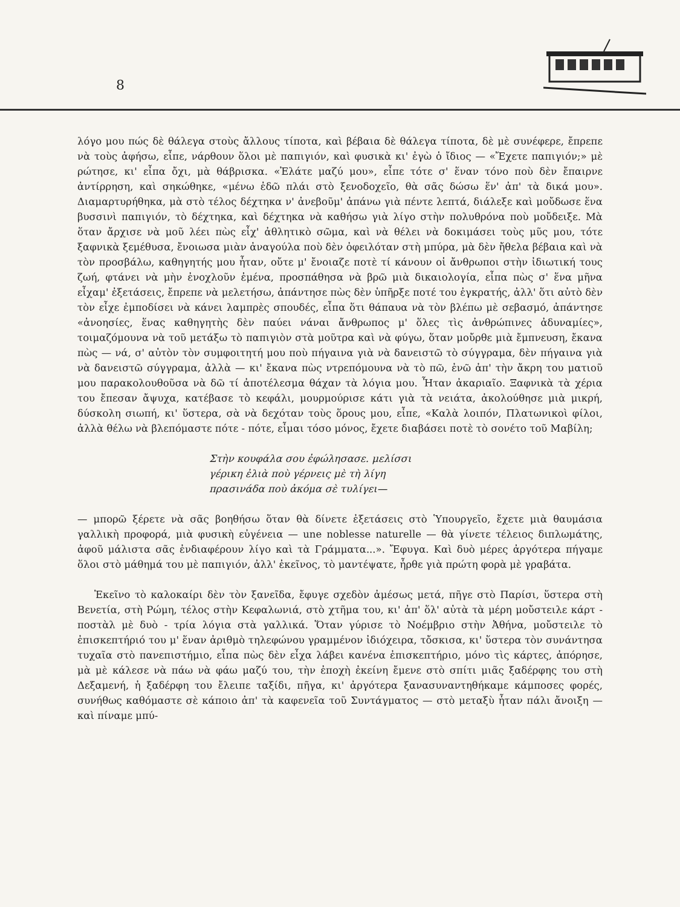8
λόγο μου πώς δὲ θάλεγα στοὺς ἄλλους τίποτα, καὶ βέβαια δὲ θάλεγα τίποτα, δὲ μὲ συνέφερε, ἔπρεπε νὰ τοὺς ἀφήσω, εἶπε, νάρθουν ὅλοι μὲ παπιγιόν, καὶ φυσικὰ κι' ἐγὼ ὁ ἴδιος — «Ἔχετε παπιγιόν;» μὲ ρώτησε, κι' εἶπα ὄχι, μὰ θάβρισκα. «Ἐλάτε μαζύ μου», εἶπε τότε σ' ἕναν τόνο ποὺ δὲν ἔπαιρνε ἀντίρρηση, καὶ σηκώθηκε, «μένω ἐδῶ πλάι στὸ ξενοδοχεῖο, θὰ σᾶς δώσω ἕν' ἀπ' τὰ δικά μου». Διαμαρτυρήθηκα, μὰ στὸ τέλος δέχτηκα ν' ἀνεβοῦμ' ἀπάνω γιὰ πέντε λεπτά, διάλεξε καὶ μοὔδωσε ἕνα βυσσινὶ παπιγιόν, τὸ δέχτηκα, καὶ δέχτηκα νὰ καθήσω γιὰ λίγο στὴν πολυθρόνα ποὺ μοὔδειξε. Μὰ ὅταν ἄρχισε νὰ μοῦ λέει πὼς εἶχ' ἀθλητικὸ σῶμα, καὶ νὰ θέλει νὰ δοκιμάσει τοὺς μῦς μου, τότε ξαφνικὰ ξεμέθυσα, ἔνοιωσα μιὰν ἀναγούλα ποὺ δὲν ὀφειλόταν στὴ μπύρα, μὰ δὲν ἤθελα βέβαια καὶ νὰ τὸν προσβάλω, καθηγητής μου ἦταν, οὔτε μ' ἔνοιαζε ποτὲ τί κάνουν οἱ ἄνθρωποι στὴν ἰδιωτική τους ζωή, φτάνει νὰ μὴν ἐνοχλοῦν ἐμένα, προσπάθησα νὰ βρῶ μιὰ δικαιολογία, εἶπα πὼς σ' ἕνα μῆνα εἶχαμ' ἐξετάσεις, ἔπρεπε νὰ μελετήσω, ἀπάντησε πὼς δὲν ὑπῆρξε ποτέ του ἐγκρατής, ἀλλ' ὅτι αὐτὸ δὲν τὸν εἶχε ἐμποδίσει νὰ κάνει λαμπρὲς σπουδές, εἶπα ὅτι θάπαυα νὰ τὸν βλέπω μὲ σεβασμό, ἀπάντησε «ἀνοησίες, ἕνας καθηγητὴς δὲν παύει νάναι ἄνθρωπος μ' ὅλες τὶς ἀνθρώπινες ἀδυναμίες», τοιμαζόμουνα νὰ τοῦ μετάξω τὸ παπιγιὸν στὰ μοῦτρα καὶ νὰ φύγω, ὅταν μοὔρθε μιὰ ἔμπνευση, ἔκανα πὼς — νά, σ' αὐτὸν τὸν συμφοιτητή μου ποὺ πήγαινα γιὰ νὰ δανειστῶ τὸ σύγγραμα, δὲν πήγαινα γιὰ νὰ δανειστῶ σύγγραμα, ἀλλὰ — κι' ἔκανα πὼς ντρεπόμουνα νὰ τὸ πῶ, ἐνῶ ἀπ' τὴν ἄκρη του ματιοῦ μου παρακολουθοῦσα νὰ δῶ τί ἀποτέλεσμα θάχαν τὰ λόγια μου. Ἦταν ἀκαριαῖο. Ξαφνικὰ τὰ χέρια του ἔπεσαν ἄψυχα, κατέβασε τὸ κεφάλι, μουρμούρισε κάτι γιὰ τὰ νειάτα, ἀκολούθησε μιὰ μικρή, δύσκολη σιωπή, κι' ὕστερα, σὰ νὰ δεχόταν τοὺς ὅρους μου, εἶπε, «Καλὰ λοιπόν, Πλατωνικοὶ φίλοι, ἀλλὰ θέλω νὰ βλεπόμαστε πότε - πότε, εἶμαι τόσο μόνος, ἔχετε διαβάσει ποτὲ τὸ σονέτο τοῦ Μαβίλη;
Στὴν κουφάλα σου ἐφώλησασε. μελίσσι
γέρικη ἐλιὰ ποὺ γέρνεις μὲ τὴ λίγη
πρασινάδα ποὺ ἀκόμα σὲ τυλίγει—
— μπορῶ ξέρετε νὰ σᾶς βοηθήσω ὅταν θὰ δίνετε ἐξετάσεις στὸ Ὑπουργεῖο, ἔχετε μιὰ θαυμάσια γαλλικὴ προφορά, μιὰ φυσικὴ εὐγένεια — une noblesse naturelle — θὰ γίνετε τέλειος διπλωμάτης, ἀφοῦ μάλιστα σᾶς ἐνδιαφέρουν λίγο καὶ τὰ Γράμματα...». Ἔφυγα. Καὶ δυὸ μέρες ἀργότερα πήγαμε ὅλοι στὸ μάθημά του μὲ παπιγιόν, ἀλλ' ἐκεῖνος, τὸ μαντέψατε, ἦρθε γιὰ πρώτη φορὰ μὲ γραβάτα.
Ἐκεῖνο τὸ καλοκαίρι δὲν τὸν ξανεῖδα, ἔφυγε σχεδὸν ἀμέσως μετά, πῆγε στὸ Παρίσι, ὕστερα στὴ Βενετία, στὴ Ρώμη, τέλος στὴν Κεφαλωνιά, στὸ χτῆμα του, κι' ἀπ' ὅλ' αὐτὰ τὰ μέρη μοὔστειλε κάρτ - ποστὰλ μὲ δυὸ - τρία λόγια στὰ γαλλικά. Ὅταν γύρισε τὸ Νοέμβριο στὴν Ἀθήνα, μοὔστειλε τὸ ἐπισκεπτήριό του μ' ἕναν ἀριθμὸ τηλεφώνου γραμμένον ἰδιόχειρα, τὄσκισα, κι' ὕστερα τὸν συνάντησα τυχαῖα στὸ πανεπιστήμιο, εἶπα πὼς δὲν εἶχα λάβει κανένα ἐπισκεπτήριο, μόνο τὶς κάρτες, ἀπόρησε, μὰ μὲ κάλεσε νὰ πάω νὰ φάω μαζύ του, τὴν ἐποχὴ ἐκείνη ἔμενε στὸ σπίτι μιᾶς ξαδέρφης του στὴ Δεξαμενή, ἡ ξαδέρφη του ἔλειπε ταξίδι, πῆγα, κι' ἀργότερα ξανασυναντηθήκαμε κάμποσες φορές, συνήθως καθόμαστε σὲ κάποιο ἀπ' τὰ καφενεῖα τοῦ Συντάγματος — στὸ μεταξὺ ἦταν πάλι ἄνοιξη — καὶ πίναμε μπύ-